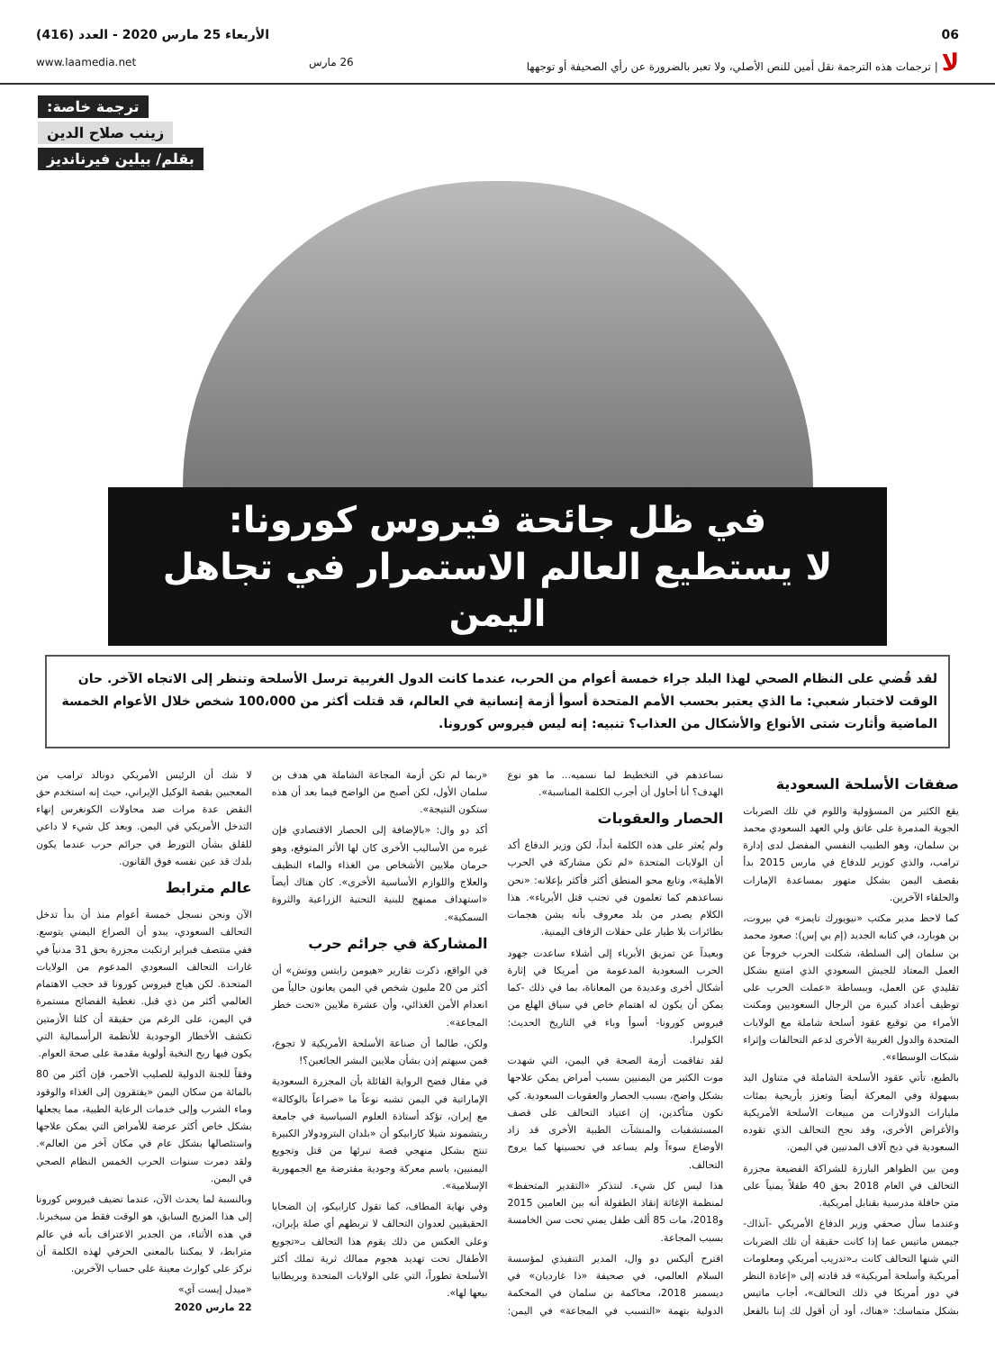06 الأربعاء 25 مارس 2020 - العدد (416)
لا | ترجمات هذه الترجمة نقل أمين للنص الأصلي، ولا تعبر بالضرورة عن رأي الصحيفة أو توجهها 26 مارس www.laamedia.net
ترجمة خاصة:
زينب صلاح الدين
بقلم/ بيلين فيرنانديز
في ظل جائحة فيروس كورونا:
لا يستطيع العالم الاستمرار في تجاهل اليمن
لقد قُضي على النظام الصحي لهذا البلد جراء خمسة أعوام من الحرب، عندما كانت الدول الغربية ترسل الأسلحة وتنظر إلى الاتجاه الآخر. حان الوقت لاختبار شعبي: ما الذي يعتبر بحسب الأمم المتحدة أسوأ أزمة إنسانية في العالم، قد قتلت أكثر من 100،000 شخص خلال الأعوام الخمسة الماضية وأثارت شتى الأنواع والأشكال من العذاب؟ تنبيه: إنه ليس فيروس كورونا.
صفقات الأسلحة السعودية
يقع الكثير من المسؤولية واللوم في تلك الضربات الجوية المدمرة على عاتق ولي العهد السعودي محمد بن سلمان، وهو الطبيب النفسي المفضل لدى إدارة ترامب، والذي كوزير للدفاع في مارس 2015 بدأ بقصف اليمن بشكل متهور بمساعدة الإمارات والحلفاء الآخرين.
كما لاحظ مدير مكتب «نيويورك تايمز» في بيروت، بن هوبارد، في كتابه الجديد (إم بي إس): صعود محمد بن سلمان إلى السلطة، شكلت الحرب خروجاً عن العمل المعتاد للجيش السعودي الذي امتنع بشكل تقليدي عن العمل، وببساطة «عملت الحرب على توظيف أعداد كبيرة من الرجال السعوديين ومكنت الأمراء من توقيع عقود أسلحة شاملة مع الولايات المتحدة والدول الغربية الأخرى لدعم التحالفات وإثراء شبكات الوسطاء».
بالطبع، تأتي عقود الأسلحة الشاملة في متناول اليد بسهولة وفي المعركة أيضاً وتعزز بأريحية بمئات مليارات الدولارات من مبيعات الأسلحة الأمريكية والأغراض الأخرى، وقد نجح التحالف الذي تقوده السعودية في ذبح آلاف المدنيين في اليمن.
ومن بين الظواهر البارزة للشراكة الفضيعة مجزرة التحالف في العام 2018 بحق 40 طفلاً يمنياً على متن حافلة مدرسية بقنابل أمريكية.
وعندما سأل صحفي وزير الدفاع الأمريكي -آنذاك- جيمس ماتيس عما إذا كانت حقيقة أن تلك الضربات التي شنها التحالف كانت بـ«تدريب أمريكي ومعلومات أمريكية وأسلحة أمريكية» قد قادته إلى «إعادة النظر في دور أمريكا في ذلك التحالف»، أجاب ماتيس بشكل متماسك: «هناك، أود أن أقول لك إننا بالفعل نساعدهم في التخطيط لما نسميه... ما هو نوع الهدف؟ أنا أحاول أن أجرب الكلمة المناسبة».
الحصار والعقوبات
ولم يُعثر على هذه الكلمة أبداً، لكن وزير الدفاع أكد أن الولايات المتحدة «لم تكن مشاركة في الحرب الأهلية»، وتابع محو المنطق أكثر فأكثر بإعلانه: «نحن نساعدهم كما تعلمون في تجنب قتل الأبرياء». هذا الكلام يصدر من بلد معروف بأنه يشن هجمات بطائرات بلا طيار على حفلات الزفاف اليمنية.
وبعيداً عن تمزيق الأبرياء إلى أشلاء ساعدت جهود الحرب السعودية المدعومة من أمريكا في إثارة أشكال أخرى وعديدة من المعاناة، بما في ذلك -كما يمكن أن يكون له اهتمام خاص في سياق الهلع من فيروس كورونا- أسوأ وباء في التاريخ الحديث: الكوليرا.
لقد تفاقمت أزمة الصحة في اليمن، التي شهدت موت الكثير من اليمنيين بسبب أمراض يمكن علاجها بشكل واضح، بسبب الحصار والعقوبات السعودية. كي نكون متأكدين، إن اعتياد التحالف على قصف المستشفيات والمنشآت الطبية الأخرى قد زاد الأوضاع سوءاً ولم يساعد في تحسينها كما يروج التحالف.
هذا ليس كل شيء. لنتذكر «التقدير المتحفظ» لمنظمة الإغاثة إنقاذ الطفولة أنه بين العامين 2015 و2018، مات 85 ألف طفل يمني تحت سن الخامسة بسبب المجاعة.
اقترح أليكس دو وال، المدير التنفيذي لمؤسسة السلام العالمي، في صحيفة «ذا غارديان» في ديسمبر 2018، محاكمة بن سلمان في المحكمة الدولية بتهمة «التسبب في المجاعة» في اليمن: «ربما لم تكن أزمة المجاعة الشاملة هي هدف بن سلمان الأول، لكن أصبح من الواضح فيما بعد أن هذه ستكون النتيجة».
أكد دو وال: «بالإضافة إلى الحصار الاقتصادي فإن غيره من الأساليب الأخرى كان لها الأثر المتوقع، وهو حرمان ملايين الأشخاص من الغذاء والماء النظيف والعلاج واللوازم الأساسية الأخرى». كان هناك أيضاً «استهداف ممنهج للبنية التحتية الزراعية والثروة السمكية».
المشاركة في جرائم حرب
في الواقع، ذكرت تقارير «هيومن رايتس ووتش» أن أكثر من 20 مليون شخص في اليمن يعانون حالياً من انعدام الأمن الغذائي، وأن عشرة ملايين «تحت خطر المجاعة».
ولكن، طالما أن صناعة الأسلحة الأمريكية لا تجوع، فمن سيهتم إذن بشأن ملايين البشر الجائعين؟!
في مقال فضح الرواية القائلة بأن المجزرة السعودية الإماراتية في اليمن تشبه نوعاً ما «صراعاً بالوكالة» مع إيران، تؤكد أستاذة العلوم السياسية في جامعة ريتشموند شيلا كارابيكو أن «بلدان البترودولار الكبيرة تنتج بشكل منهجي قصة تبرئها من قتل وتجويع اليمنيين، باسم معركة وجودية مفترضة مع الجمهورية الإسلامية».
وفي نهاية المطاف، كما تقول كارابيكو، إن الضحايا الحقيقيين لعدوان التحالف لا تربطهم أي صلة بإيران، وعلى العكس من ذلك يقوم هذا التحالف بـ«تجويع الأطفال تحت تهديد هجوم ممالك ثرية تملك أكثر الأسلحة تطوراً، التي على الولايات المتحدة وبريطانيا بيعها لها».
لا شك أن الرئيس الأمريكي دونالد ترامب من المعجبين بقصة الوكيل الإيراني، حيث إنه استخدم حق النقض عدة مرات ضد محاولات الكونغرس إنهاء التدخل الأمريكي في اليمن. وبعد كل شيء لا داعي للقلق بشأن التورط في جرائم حرب عندما يكون بلدك قد عين نفسه فوق القانون.
عالم مترابط
الآن ونحن نسجل خمسة أعوام منذ أن بدأ تدخل التحالف السعودي، يبدو أن الصراع اليمني يتوسع. ففي منتصف فبراير ارتكبت مجزرة بحق 31 مدنياً في غارات التحالف السعودي المدعوم من الولايات المتحدة. لكن هياج فيروس كورونا قد حجب الاهتمام العالمي أكثر من ذي قبل. تغطية الفضائح مستمرة في اليمن، على الرغم من حقيقة أن كلتا الأزمتين تكشف الأخطار الوجودية للأنظمة الرأسمالية التي يكون فيها ربح النخبة أولوية مقدمة على صحة العوام.
وفقاً للجنة الدولية للصليب الأحمر، فإن أكثر من 80 بالمائة من سكان اليمن «يفتقرون إلى الغذاء والوقود وماء الشرب وإلى خدمات الرعاية الطبية، مما يجعلها بشكل خاص أكثر عرضة للأمراض التي يمكن علاجها واستئصالها بشكل عام في مكان آخر من العالم». ولقد دمرت سنوات الحرب الخمس النظام الصحي في اليمن.
وبالنسبة لما يحدث الآن، عندما تضيف فيروس كورونا إلى هذا المزيج السابق، هو الوقت فقط من سيخبرنا. في هذه الأثناء، من الجدير الاعتراف بأنه في عالم مترابط، لا يمكننا بالمعنى الحرفي لهذه الكلمة أن نركز على كوارث معينة على حساب الآخرين.
«ميدل إيست آي»
22 مارس 2020